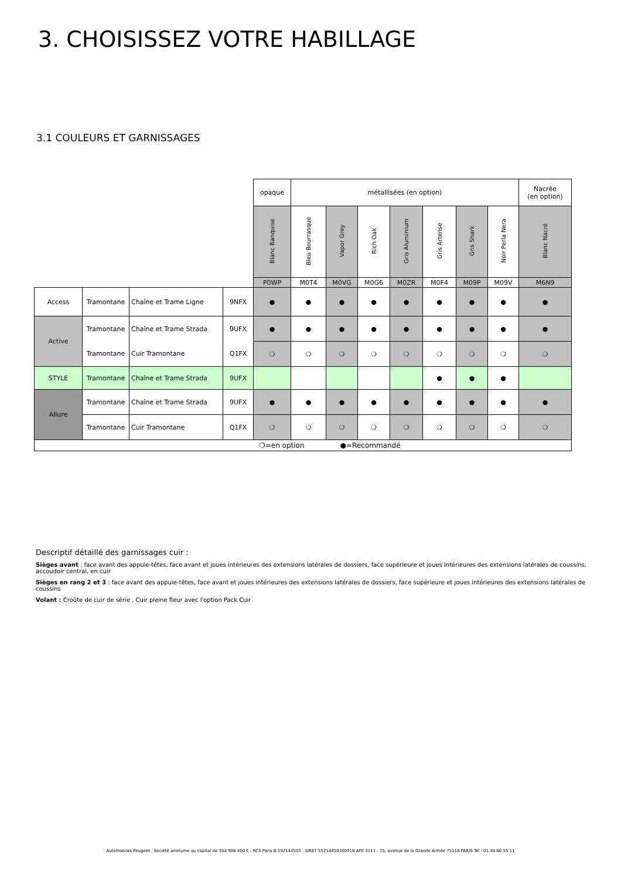3. CHOISISSEZ VOTRE HABILLAGE
3.1 COULEURS ET GARNISSAGES
| | | | | opaque | métallisées (en option) | | | | | | | Nacrée (en option) |
| | | | | Blanc Banquise | Bleu Bourrasque | Vapor Grey | Rich Oak | Gris Aluminium | Gris Artense | Gris Shark | Noir Perla Nera | Blanc Nacré |
| | | | | P0WP | M0T4 | M0VG | M0G6 | M0ZR | M0F4 | M09P | M09V | M6N9 |
| Access | Tramontane | Chaîne et Trame Ligne | 9NFX | ● | ● | ● | ● | ● | ● | ● | ● | ● |
| Active | Tramontane | Chaîne et Trame Strada | 9UFX | ● | ● | ● | ● | ● | ● | ● | ● | ● |
| | Tramontane | Cuir Tramontane | Q1FX | ❍ | ❍ | ❍ | ❍ | ❍ | ❍ | ❍ | ❍ | ❍ |
| STYLE | Tramontane | Chaîne et Trame Strada | 9UFX | | | | | | ● | ● | ● | |
| Allure | Tramontane | Chaîne et Trame Strada | 9UFX | ● | ● | ● | ● | ● | ● | ● | ● | ● |
| | Tramontane | Cuir Tramontane | Q1FX | ❍ | ❍ | ❍ | ❍ | ❍ | ❍ | ❍ | ❍ | ❍ |
| ❍=en option ●=Recommandé | | | | | | | | | | | | |
Descriptif détaillé des garnissages cuir :
Sièges avant : face avant des appuie-têtes, face avant et joues intérieures des extensions latérales de dossiers, face supérieure et joues intérieures des extensions latérales de coussins, accoudoir central, en cuir
Sièges en rang 2 et 3 : face avant des appuie-têtes, face avant et joues intérieures des extensions latérales de dossiers, face supérieure et joues intérieures des extensions latérales de coussins
Volant : Croûte de cuir de série , Cuir pleine fleur avec l'option Pack Cuir
Automobiles Peugeot - Société anonyme au capital de 304 506 400 € - RCS Paris B 552144503 - SIRET 55214450300018 APE 3111 - 75, avenue de la Grande Armée 75116 PARIS Tél : 01 40 66 55 11